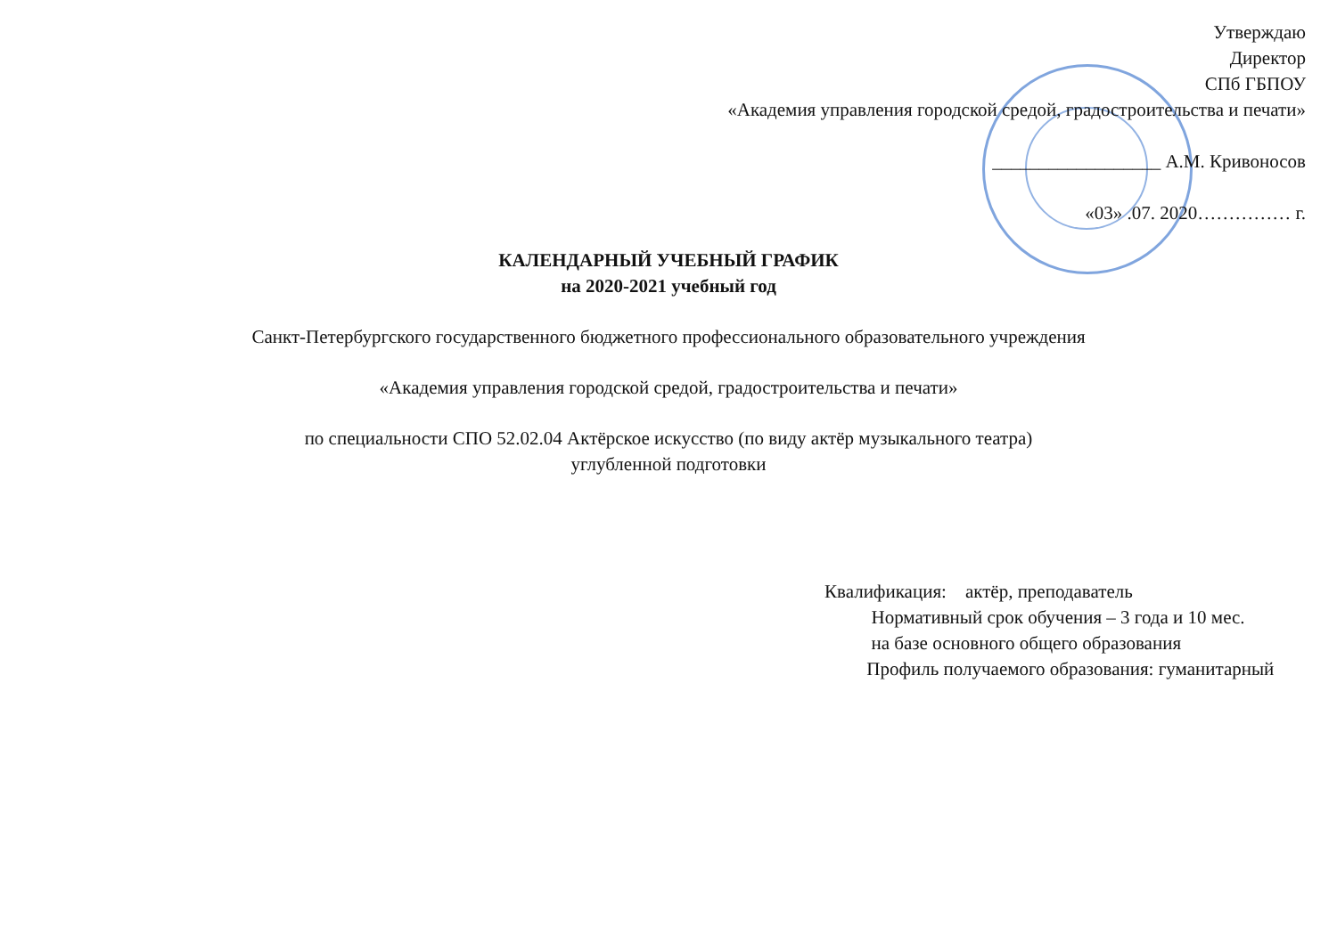Утверждаю
Директор
СПб ГБПОУ
«Академия управления городской средой, градостроительства и печати»
__________________ А.М. Кривоносов
«03» .07. 2020…………… г.
КАЛЕНДАРНЫЙ УЧЕБНЫЙ ГРАФИК
на 2020-2021 учебный год
Санкт-Петербургского государственного бюджетного профессионального образовательного учреждения
«Академия управления городской средой, градостроительства и печати»
по специальности СПО 52.02.04 Актёрское искусство (по виду актёр музыкального театра)
углубленной подготовки
Квалификация: актёр, преподаватель
Нормативный срок обучения – 3 года и 10 мес.
на базе основного общего образования
Профиль получаемого образования: гуманитарный